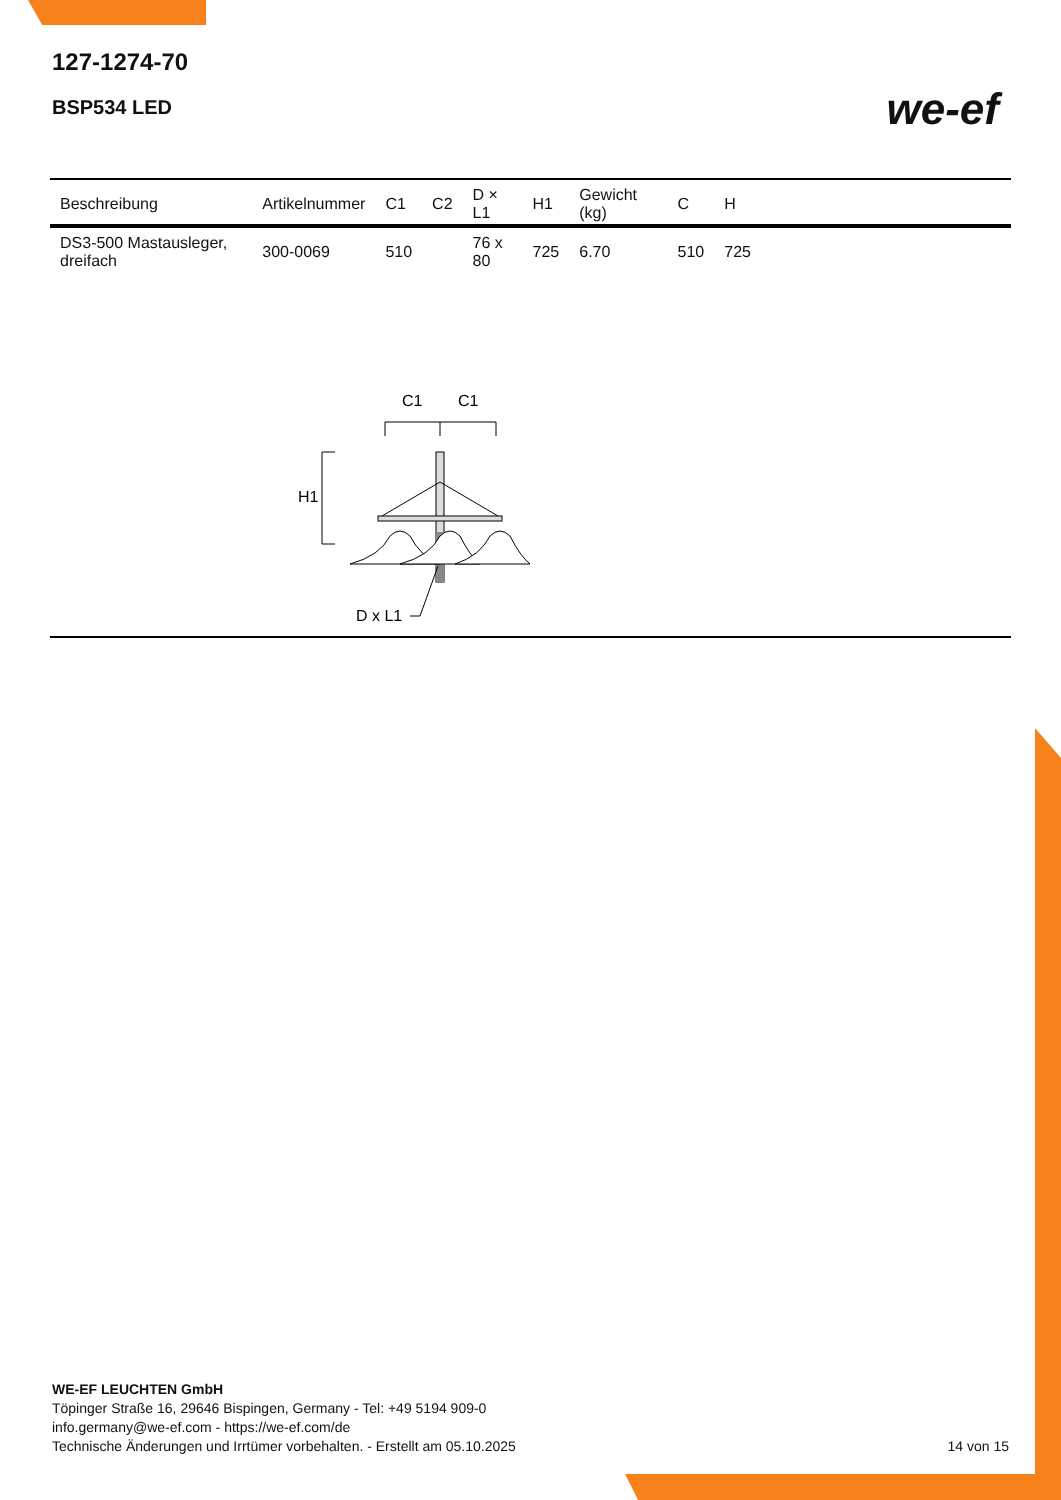127-1274-70
BSP534 LED
we-ef
| Beschreibung | Artikelnummer | C1 | C2 | D × L1 | H1 | Gewicht (kg) | C | H | |
| --- | --- | --- | --- | --- | --- | --- | --- | --- | --- |
| DS3-500 Mastausleger, dreifach | 300-0069 | 510 | | 76 x 80 | 725 | 6.70 | 510 | 725 | |
C1
C1
H1
D x L1
WE-EF LEUCHTEN GmbH
Töpinger Straße 16, 29646 Bispingen, Germany - Tel: +49 5194 909-0
info.germany@we-ef.com - https://we-ef.com/de
Technische Änderungen und Irrtümer vorbehalten. - Erstellt am 05.10.2025
14 von 15